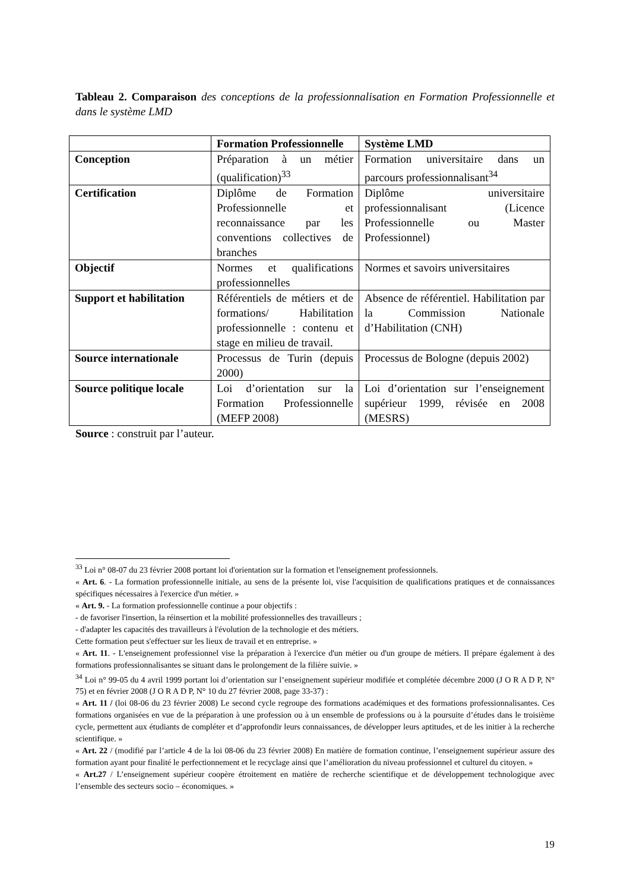Tableau 2. Comparaison des conceptions de la professionnalisation en Formation Professionnelle et dans le système LMD
| | Formation Professionnelle | Système LMD |
| --- | --- | --- |
| Conception | Préparation à un métier (qualification)<sup>33</sup> | Formation universitaire dans un parcours professionnalisant<sup>34</sup> |
| Certification | Diplôme de Formation Professionnelle et reconnaissance par les conventions collectives de branches | Diplôme universitaire professionnalisant (Licence Professionnelle ou Master Professionnel) |
| Objectif | Normes et qualifications professionnelles | Normes et savoirs universitaires |
| Support et habilitation | Référentiels de métiers et de formations/ Habilitation professionnelle : contenu et stage en milieu de travail. | Absence de référentiel. Habilitation par la Commission Nationale d’Habilitation (CNH) |
| Source internationale | Processus de Turin (depuis 2000) | Processus de Bologne (depuis 2002) |
| Source politique locale | Loi d’orientation sur la Formation Professionnelle (MEFP 2008) | Loi d’orientation sur l’enseignement supérieur 1999, révisée en 2008 (MESRS) |
Source : construit par l’auteur.
<sup>33</sup> Loi n° 08-07 du 23 février 2008 portant loi d'orientation sur la formation et l'enseignement professionnels.
« Art. 6. - La formation professionnelle initiale, au sens de la présente loi, vise l'acquisition de qualifications pratiques et de connaissances spécifiques nécessaires à l'exercice d'un métier. »
« Art. 9. - La formation professionnelle continue a pour objectifs :
- de favoriser l'insertion, la réinsertion et la mobilité professionnelles des travailleurs ;
- d'adapter les capacités des travailleurs à l'évolution de la technologie et des métiers.
Cette formation peut s'effectuer sur les lieux de travail et en entreprise. »
« Art. 11. - L'enseignement professionnel vise la préparation à l'exercice d'un métier ou d'un groupe de métiers. Il prépare également à des formations professionnalisantes se situant dans le prolongement de la filière suivie. »
<sup>34</sup> Loi n° 99-05 du 4 avril 1999 portant loi d’orientation sur l’enseignement supérieur modifiée et complétée décembre 2000 (J O R A D P, N° 75) et en février 2008 (J O R A D P, N° 10 du 27 février 2008, page 33-37) :
« Art. 11 / (loi 08-06 du 23 février 2008) Le second cycle regroupe des formations académiques et des formations professionnalisantes. Ces formations organisées en vue de la préparation à une profession ou à un ensemble de professions ou à la poursuite d’études dans le troisième cycle, permettent aux étudiants de compléter et d’approfondir leurs connaissances, de développer leurs aptitudes, et de les initier à la recherche scientifique. »
« Art. 22 / (modifié par l’article 4 de la loi 08-06 du 23 février 2008) En matière de formation continue, l’enseignement supérieur assure des formation ayant pour finalité le perfectionnement et le recyclage ainsi que l’amélioration du niveau professionnel et culturel du citoyen. »
« Art.27 / L’enseignement supérieur coopère étroitement en matière de recherche scientifique et de développement technologique avec l’ensemble des secteurs socio – économiques. »
19